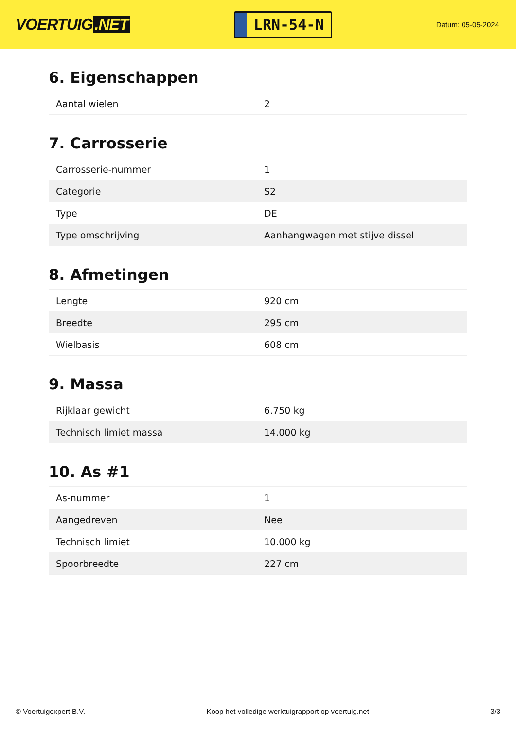VOERTUIG.NET
LRN-54-N
Datum: 05-05-2024
6. Eigenschappen
| Aantal wielen | 2 |
7. Carrosserie
| Carrosserie-nummer | 1 |
| Categorie | S2 |
| Type | DE |
| Type omschrijving | Aanhangwagen met stijve dissel |
8. Afmetingen
| Lengte | 920 cm |
| Breedte | 295 cm |
| Wielbasis | 608 cm |
9. Massa
| Rijklaar gewicht | 6.750 kg |
| Technisch limiet massa | 14.000 kg |
10. As #1
| As-nummer | 1 |
| Aangedreven | Nee |
| Technisch limiet | 10.000 kg |
| Spoorbreedte | 227 cm |
© Voertuigexpert B.V. Koop het volledige werktuigrapport op voertuig.net 3/3